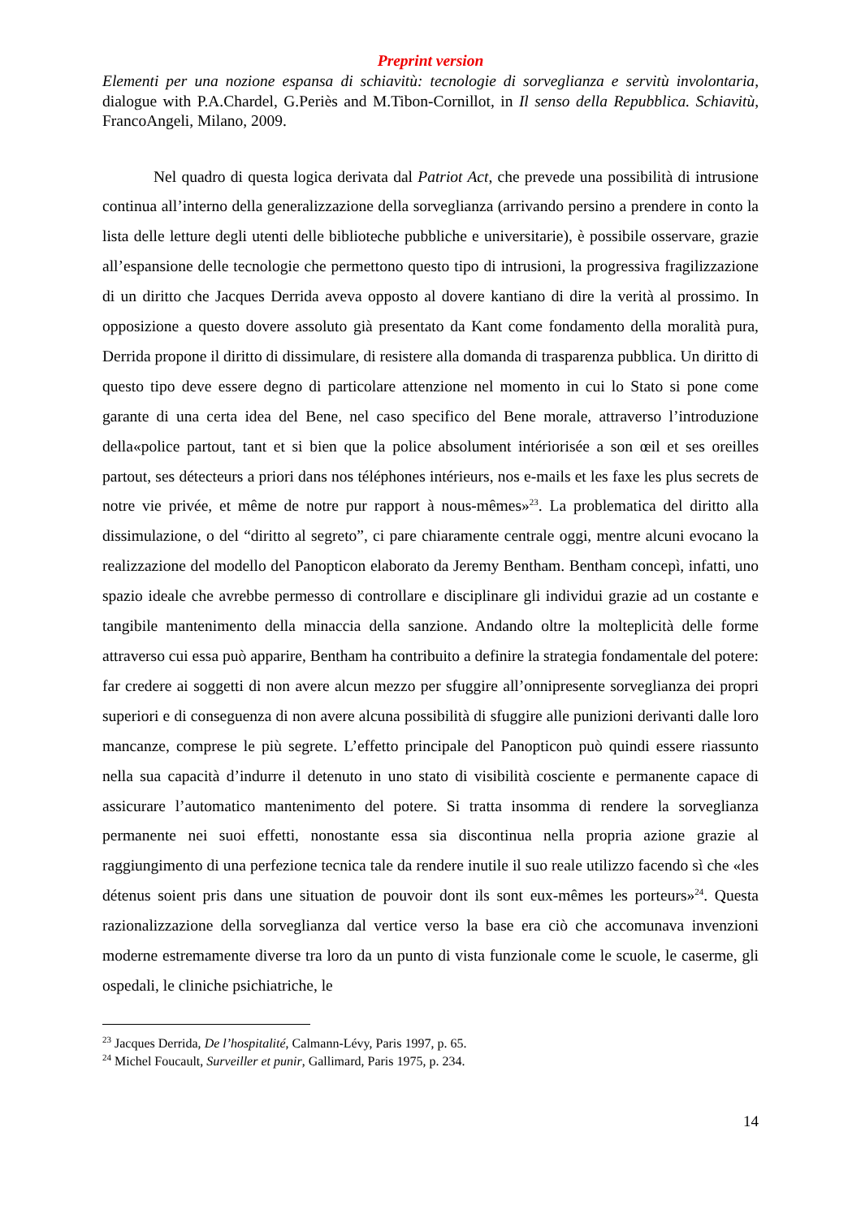Preprint version
Elementi per una nozione espansa di schiavitù: tecnologie di sorveglianza e servitù involontaria, dialogue with P.A.Chardel, G.Periès and M.Tibon-Cornillot, in Il senso della Repubblica. Schiavitù, FrancoAngeli, Milano, 2009.
Nel quadro di questa logica derivata dal Patriot Act, che prevede una possibilità di intrusione continua all’interno della generalizzazione della sorveglianza (arrivando persino a prendere in conto la lista delle letture degli utenti delle biblioteche pubbliche e universitarie), è possibile osservare, grazie all’espansione delle tecnologie che permettono questo tipo di intrusioni, la progressiva fragilizzazione di un diritto che Jacques Derrida aveva opposto al dovere kantiano di dire la verità al prossimo. In opposizione a questo dovere assoluto già presentato da Kant come fondamento della moralità pura, Derrida propone il diritto di dissimulare, di resistere alla domanda di trasparenza pubblica. Un diritto di questo tipo deve essere degno di particolare attenzione nel momento in cui lo Stato si pone come garante di una certa idea del Bene, nel caso specifico del Bene morale, attraverso l’introduzione della«police partout, tant et si bien que la police absolument intériorisée a son œil et ses oreilles partout, ses détecteurs a priori dans nos téléphones intérieurs, nos e-mails et les faxe les plus secrets de notre vie privée, et même de notre pur rapport à nous-mêmes»<sup>23</sup>. La problematica del diritto alla dissimulazione, o del “diritto al segreto”, ci pare chiaramente centrale oggi, mentre alcuni evocano la realizzazione del modello del Panopticon elaborato da Jeremy Bentham. Bentham concepì, infatti, uno spazio ideale che avrebbe permesso di controllare e disciplinare gli individui grazie ad un costante e tangibile mantenimento della minaccia della sanzione. Andando oltre la molteplicità delle forme attraverso cui essa può apparire, Bentham ha contribuito a definire la strategia fondamentale del potere: far credere ai soggetti di non avere alcun mezzo per sfuggire all’onnipresente sorveglianza dei propri superiori e di conseguenza di non avere alcuna possibilità di sfuggire alle punizioni derivanti dalle loro mancanze, comprese le più segrete. L’effetto principale del Panopticon può quindi essere riassunto nella sua capacità d’indurre il detenuto in uno stato di visibilità cosciente e permanente capace di assicurare l’automatico mantenimento del potere. Si tratta insomma di rendere la sorveglianza permanente nei suoi effetti, nonostante essa sia discontinua nella propria azione grazie al raggiungimento di una perfezione tecnica tale da rendere inutile il suo reale utilizzo facendo sì che «les détenus soient pris dans une situation de pouvoir dont ils sont eux-mêmes les porteurs»<sup>24</sup>. Questa razionalizzazione della sorveglianza dal vertice verso la base era ciò che accomunava invenzioni moderne estremamente diverse tra loro da un punto di vista funzionale come le scuole, le caserme, gli ospedali, le cliniche psichiatriche, le
<sup>23</sup> Jacques Derrida, De l’hospitalité, Calmann-Lévy, Paris 1997, p. 65.
<sup>24</sup> Michel Foucault, Surveiller et punir, Gallimard, Paris 1975, p. 234.
14